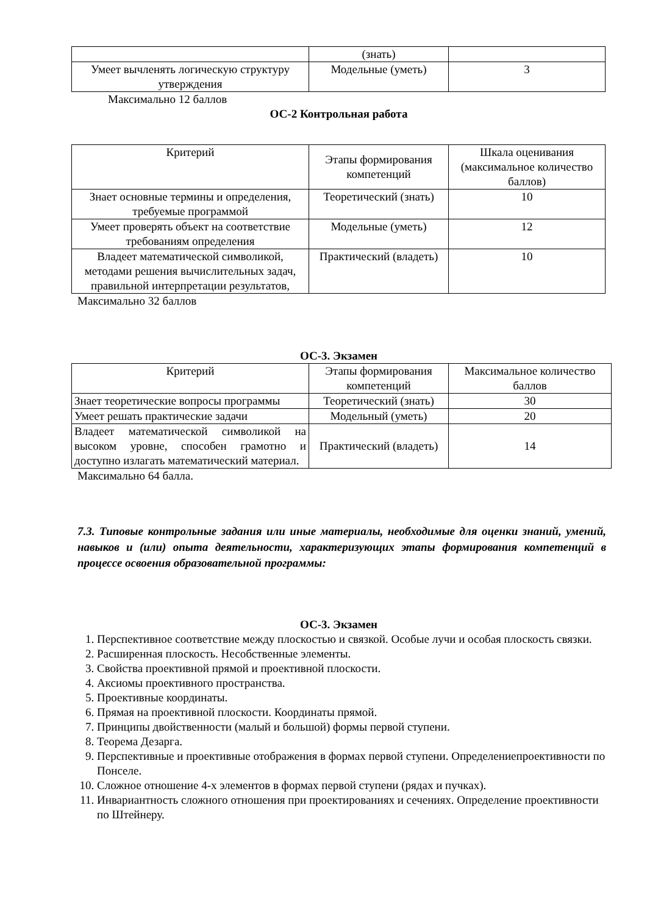| | (знать) | |
| Умеет вычленять логическую структуру утверждения | Модельные (уметь) | 3 |
Максимально 12 баллов
ОС-2 Контрольная работа
| Критерий | Этапы формирования компетенций | Шкала оценивания (максимальное количество баллов) |
| Знает основные термины и определения, требуемые программой | Теоретический (знать) | 10 |
| Умеет проверять объект на соответствие требованиям определения | Модельные (уметь) | 12 |
| Владеет математической символикой, методами решения вычислительных задач, правильной интерпретации результатов, | Практический (владеть) | 10 |
Максимально 32 баллов
ОС-3. Экзамен
| Критерий | Этапы формирования компетенций | Максимальное количество баллов |
| Знает теоретические вопросы программы | Теоретический (знать) | 30 |
| Умеет решать практические задачи | Модельный (уметь) | 20 |
| Владеет математической символикой на высоком уровне, способен грамотно и доступно излагать математический материал. | Практический (владеть) | 14 |
Максимально 64 балла.
7.3. Типовые контрольные задания или иные материалы, необходимые для оценки знаний, умений, навыков и (или) опыта деятельности, характеризующих этапы формирования компетенций в процессе освоения образовательной программы:
ОС-3. Экзамен
1. Перспективное соответствие между плоскостью и связкой. Особые лучи и особая плоскость связки.
2. Расширенная плоскость. Несобственные элементы.
3. Свойства проективной прямой и проективной плоскости.
4. Аксиомы проективного пространства.
5. Проективные координаты.
6. Прямая на проективной плоскости. Координаты прямой.
7. Принципы двойственности (малый и большой) формы первой ступени.
8. Теорема Дезарга.
9. Перспективные и проективные отображения в формах первой ступени. Определениепроективности по Понселе.
10. Сложное отношение 4-х элементов в формах первой ступени (рядах и пучках).
11. Инвариантность сложного отношения при проектированиях и сечениях. Определение проективности по Штейнеру.